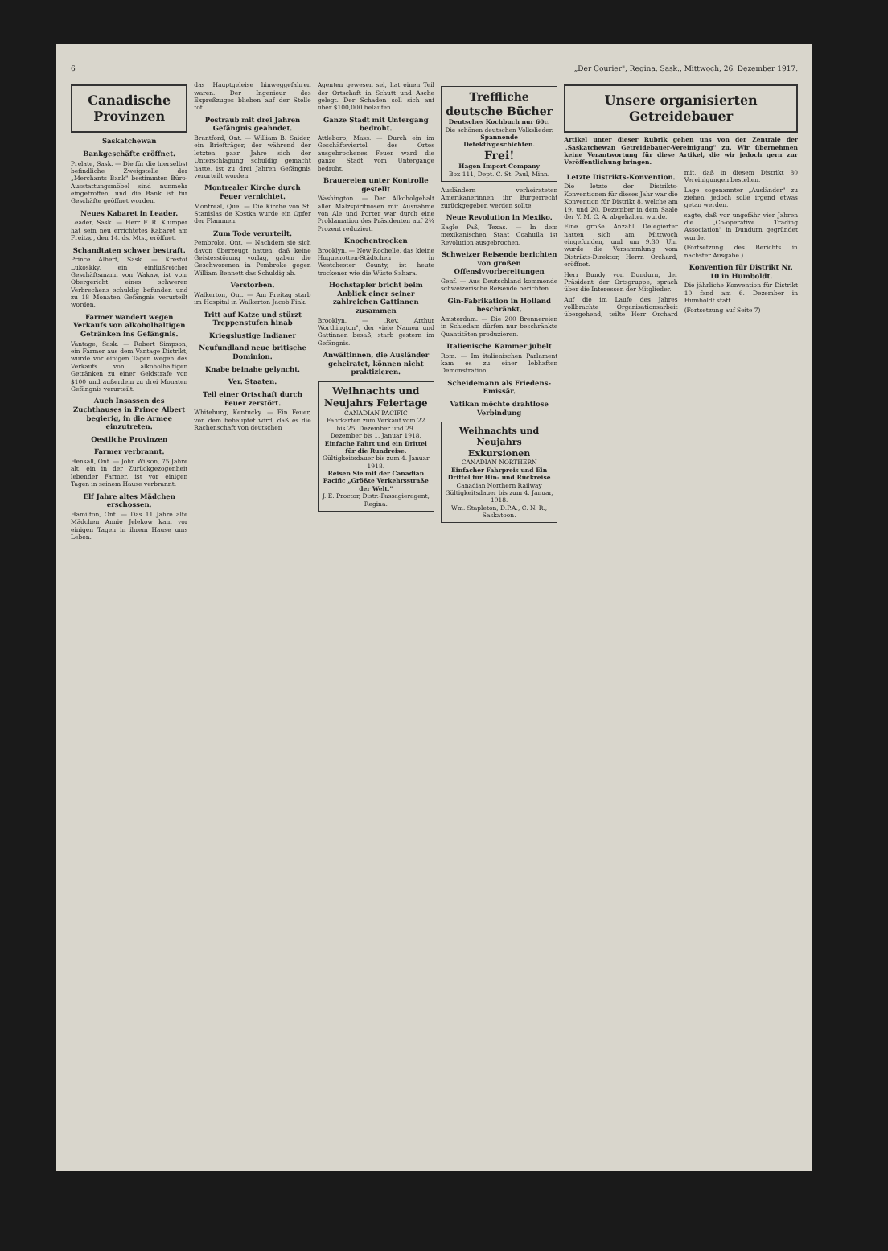6 „Der Courier", Regina, Sask., Mittwoch, 26. Dezember 1917.
Canadische Provinzen
Saskatchewan
Bankgeschäfte eröffnet.
Prelate, Sask. — Die für die hierselbst befindliche Zweigstelle der „Merchants Bank" bestimmten Büro-Ausstattungsmöbel sind nunmehr eingetroffen, und die Bank ist für Geschäfte geöffnet worden.
Neues Kabaret in Leader.
Leader, Sask. — Herr F. R. Klümper hat sein neu errichtetes Kabaret am Freitag, den 14. ds. Mts., eröffnet.
Schandtaten schwer bestraft.
Prince Albert, Sask. — Krestof Lukoskky, ein einflußreicher Geschäftsmann von Wakaw, ist vom Obergericht eines schweren Verbrechens schuldig befunden und zu 18 Monaten Gefängnis verurteilt worden.
Farmer wandert wegen Verkaufs von alkoholhaltigen Getränken ins Gefängnis.
Vantage, Sask. — Robert Simpson, ein Farmer aus dem Vantage Distrikt, wurde vor einigen Tagen wegen des Verkaufs von alkoholhaltigen Getränken zu einer Geldstrafe von $100 und außerdem zu drei Monaten Gefängnis verurteilt.
Auch Insassen des Zuchthauses in Prince Albert begierig, in die Armee einzutreten.
Oestliche Provinzen
Farmer verbrannt.
Hensall, Ont. — John Wilson, 75 Jahre alt, ein in der Zurückgezogenheit lebender Farmer, ist vor einigen Tagen in seinem Hause verbrannt.
Elf Jahre altes Mädchen erschossen.
Hamilton, Ont. — Das 11 Jahre alte Mädchen Annie Jelekow kam vor einigen Tagen in ihrem Hause ums Leben.
das Hauptgeleise hinweggefahren waren. Der Ingenieur des Expreßzuges blieben auf der Stelle tot.
Postraub mit drei Jahren Gefängnis geahndet.
Brantford, Ont. — William B. Snider, ein Briefträger, der während der letzten paar Jahre sich der Unterschlagung schuldig gemacht hatte, ist zu drei Jahren Gefängnis verurteilt worden.
Montrealer Kirche durch Feuer vernichtet.
Montreal, Que. — Die Kirche von St. Stanislas de Kostka wurde ein Opfer der Flammen.
Zum Tode verurteilt.
Pembroke, Ont. — Nachdem sie sich davon überzeugt hatten, daß keine Geistesstörung vorlag, gaben die Geschworenen in Pembroke gegen William Bennett das Schuldig ab.
Verstorben.
Walkerton, Ont. — Am Freitag starb im Hospital in Walkerton Jacob Fink.
Tritt auf Katze und stürzt Treppenstufen hinab
Kriegslustige Indianer
Neufundland neue britische Dominion.
Knabe beinahe gelyncht.
Ver. Staaten.
Teil einer Ortschaft durch Feuer zerstört.
Whiteburg, Kentucky. — Ein Feuer, von dem behauptet wird, daß es die Rachenschaft von deutschen
Agenten gewesen sei, hat einen Teil der Ortschaft in Schutt und Asche gelegt. Der Schaden soll sich auf über $100,000 belaufen.
Ganze Stadt mit Untergang bedroht.
Attleboro, Mass. — Durch ein im Geschäftsviertel des Ortes ausgebrochenes Feuer ward die ganze Stadt vom Untergange bedroht.
Brauereien unter Kontrolle gestellt
Washington. — Der Alkoholgehalt aller Malzspirituosen mit Ausnahme von Ale und Porter war durch eine Proklamation des Präsidenten auf 2¾ Prozent reduziert.
Knochentrocken
Brooklyn. — New Rochelle, das kleine Huguenotten-Städtchen in Westchester County, ist heute trockener wie die Wüste Sahara.
Hochstapler bricht beim Anblick einer seiner zahlreichen Gattinnen zusammen
Brooklyn. — „Rev. Arthur Worthington", der viele Namen und Gattinnen besaß, starb gestern im Gefängnis.
Anwältinnen, die Ausländer geheiratet, können nicht praktizieren.
Weihnachts und Neujahrs Feiertage
CANADIAN PACIFIC
Fahrkarten zum Verkauf vom 22 bis 25. Dezember und 29. Dezember bis 1. Januar 1918.
Einfache Fahrt und ein Drittel für die Rundreise.
Gültigkeitsdauer bis zum 4. Januar 1918.
Reisen Sie mit der Canadian Pacific „Größte Verkehrsstraße der Welt."
J. E. Proctor, Distr.-Passagieragent, Regina.
Treffliche deutsche Bücher
Deutsches Kochbuch nur 60c.
Die schönen deutschen Volkslieder.
Spannende Detektivgeschichten.
Frei!
Hagen Import Company
Box 111, Dept. C. St. Paul, Minn.
Ausländern verheirateten Amerikanerinnen ihr Bürgerrecht zurückgegeben werden sollte.
Neue Revolution in Mexiko.
Eagle Paß, Texas. — In dem mexikanischen Staat Coahuila ist Revolution ausgebrochen.
Schweizer Reisende berichten von großen Offensivvorbereitungen
Genf. — Aus Deutschland kommende schweizerische Reisende berichten.
Gin-Fabrikation in Holland beschränkt.
Amsterdam. — Die 200 Brennereien in Schiedam dürfen nur beschränkte Quantitäten produzieren.
Italienische Kammer jubelt
Rom. — Im italienischen Parlament kam es zu einer lebhaften Demonstration.
Scheidemann als Friedens-Emissär.
Vatikan möchte drahtlose Verbindung
Weihnachts und Neujahrs Exkursionen
CANADIAN NORTHERN
Einfacher Fahrpreis und Ein Drittel für Hin- und Rückreise
Canadian Northern Railway
Gültigkeitsdauer bis zum 4. Januar, 1918.
Wm. Stapleton, D.P.A., C. N. R., Saskatoon.
Unsere organisierten Getreidebauer
Artikel unter dieser Rubrik gehen uns von der Zentrale der „Saskatchewan Getreidebauer-Vereinigung" zu. Wir übernehmen keine Verantwortung für diese Artikel, die wir jedoch gern zur Veröffentlichung bringen.
Letzte Distrikts-Konvention.
Die letzte der Distrikts-Konventionen für dieses Jahr war die Konvention für Distrikt 8, welche am 19. und 20. Dezember in dem Saale der Y. M. C. A. abgehalten wurde.
Eine große Anzahl Delegierter hatten sich am Mittwoch eingefunden, und um 9.30 Uhr wurde die Versammlung vom Distrikts-Direktor, Herrn Orchard, eröffnet.
Herr Bundy von Dundurn, der Präsident der Ortsgruppe, sprach über die Interessen der Mitglieder.
Auf die im Laufe des Jahres vollbrachte Organisationsarbeit übergehend, teilte Herr Orchard mit, daß in diesem Distrikt 80 Vereinigungen bestehen.
Lage sogenannter „Ausländer" zu ziehen, jedoch solle irgend etwas getan werden.
sagte, daß vor ungefähr vier Jahren die „Co-operative Trading Association" in Dundurn gegründet wurde.
(Fortsetzung des Berichts in nächster Ausgabe.)
Konvention für Distrikt Nr. 10 in Humboldt.
Die jährliche Konvention für Distrikt 10 fand am 6. Dezember in Humboldt statt.
(Fortsetzung auf Seite 7)